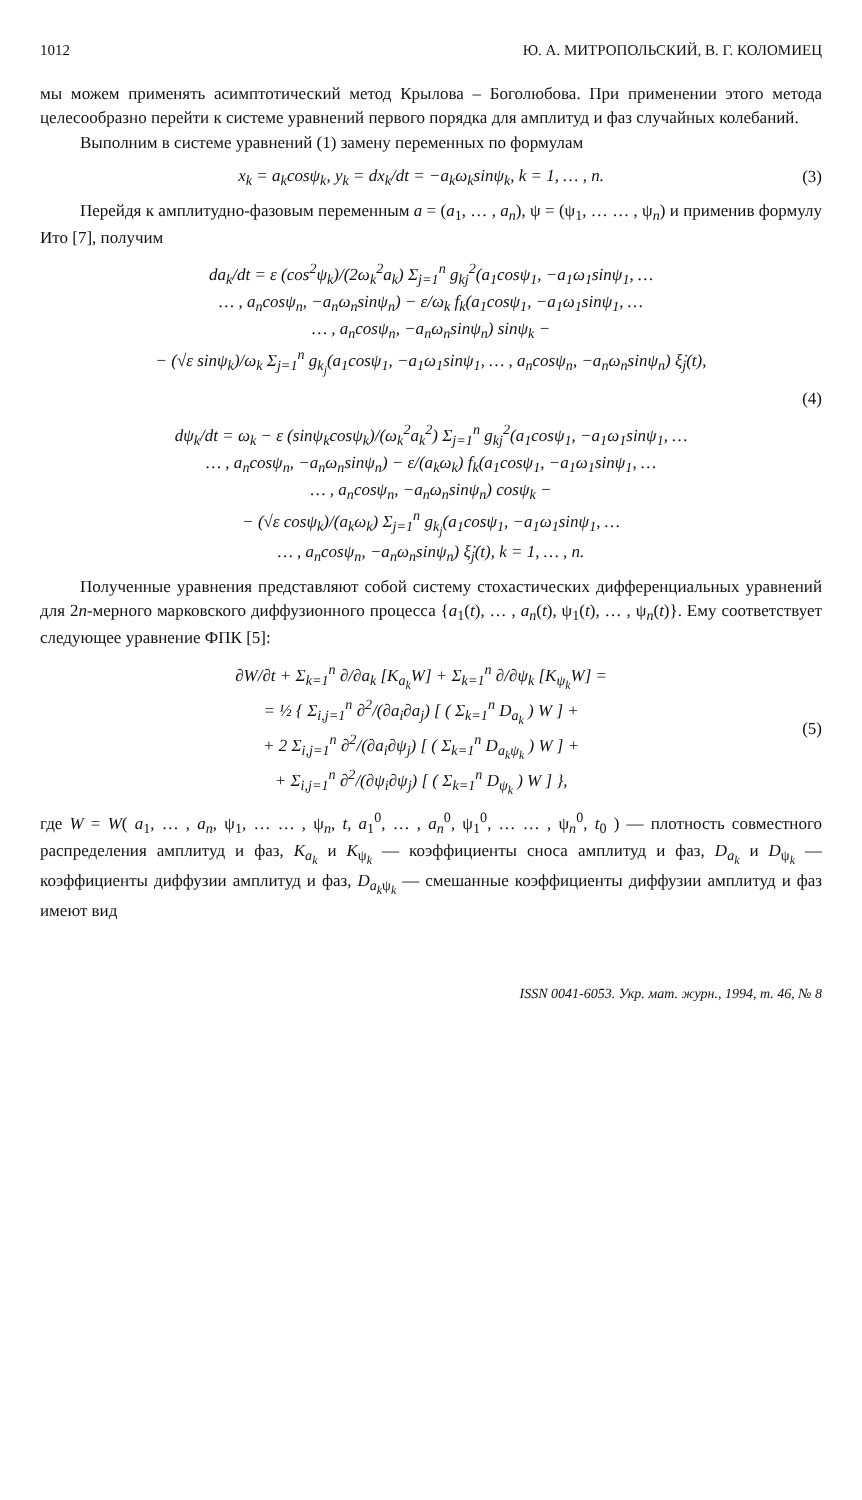1012 Ю. А. МИТРОПОЛЬСКИЙ, В. Г. КОЛОМИЕЦ
мы можем применять асимптотический метод Крылова – Боголюбова. При применении этого метода целесообразно перейти к системе уравнений первого порядка для амплитуд и фаз случайных колебаний.
Выполним в системе уравнений (1) замену переменных по формулам
x<sub>k</sub> = a<sub>k</sub>cosψ<sub>k</sub>, y<sub>k</sub> = dx<sub>k</sub>/dt = −a<sub>k</sub>ω<sub>k</sub>sinψ<sub>k</sub>, k = 1, … , n. (3)
Перейдя к амплитудно-фазовым переменным a = (a<sub>1</sub>, … , a<sub>n</sub>), ψ = (ψ<sub>1</sub>, … … , ψ<sub>n</sub>) и применив формулу Ито [7], получим
da<sub>k</sub>/dt = ε (cos<sup>2</sup>ψ<sub>k</sub>)/(2ω<sub>k</sub><sup>2</sup>a<sub>k</sub>) Σ<sub>j=1</sub><sup>n</sup> g<sub>kj</sub><sup>2</sup>(a<sub>1</sub>cosψ<sub>1</sub>, −a<sub>1</sub>ω<sub>1</sub>sinψ<sub>1</sub>, …
… , a<sub>n</sub>cosψ<sub>n</sub>, −a<sub>n</sub>ω<sub>n</sub>sinψ<sub>n</sub>) − ε/ω<sub>k</sub> f<sub>k</sub>(a<sub>1</sub>cosψ<sub>1</sub>, −a<sub>1</sub>ω<sub>1</sub>sinψ<sub>1</sub>, …
… , a<sub>n</sub>cosψ<sub>n</sub>, −a<sub>n</sub>ω<sub>n</sub>sinψ<sub>n</sub>) sinψ<sub>k</sub> −
− (√ε sinψ<sub>k</sub>)/ω<sub>k</sub> Σ<sub>j=1</sub><sup>n</sup> g<sub>k<sub>j</sub></sub>(a<sub>1</sub>cosψ<sub>1</sub>, −a<sub>1</sub>ω<sub>1</sub>sinψ<sub>1</sub>, … , a<sub>n</sub>cosψ<sub>n</sub>, −a<sub>n</sub>ω<sub>n</sub>sinψ<sub>n</sub>) ξ̇<sub>j</sub>(t),
(4)
dψ<sub>k</sub>/dt = ω<sub>k</sub> − ε (sinψ<sub>k</sub>cosψ<sub>k</sub>)/(ω<sub>k</sub><sup>2</sup>a<sub>k</sub><sup>2</sup>) Σ<sub>j=1</sub><sup>n</sup> g<sub>kj</sub><sup>2</sup>(a<sub>1</sub>cosψ<sub>1</sub>, −a<sub>1</sub>ω<sub>1</sub>sinψ<sub>1</sub>, …
… , a<sub>n</sub>cosψ<sub>n</sub>, −a<sub>n</sub>ω<sub>n</sub>sinψ<sub>n</sub>) − ε/(a<sub>k</sub>ω<sub>k</sub>) f<sub>k</sub>(a<sub>1</sub>cosψ<sub>1</sub>, −a<sub>1</sub>ω<sub>1</sub>sinψ<sub>1</sub>, …
… , a<sub>n</sub>cosψ<sub>n</sub>, −a<sub>n</sub>ω<sub>n</sub>sinψ<sub>n</sub>) cosψ<sub>k</sub> −
− (√ε cosψ<sub>k</sub>)/(a<sub>k</sub>ω<sub>k</sub>) Σ<sub>j=1</sub><sup>n</sup> g<sub>k<sub>j</sub></sub>(a<sub>1</sub>cosψ<sub>1</sub>, −a<sub>1</sub>ω<sub>1</sub>sinψ<sub>1</sub>, …
… , a<sub>n</sub>cosψ<sub>n</sub>, −a<sub>n</sub>ω<sub>n</sub>sinψ<sub>n</sub>) ξ̇<sub>j</sub>(t), k = 1, … , n.
Полученные уравнения представляют собой систему стохастических дифференциальных уравнений для 2n-мерного марковского диффузионного процесса {a<sub>1</sub>(t), … , a<sub>n</sub>(t), ψ<sub>1</sub>(t), … , ψ<sub>n</sub>(t)}. Ему соответствует следующее уравнение ФПК [5]:
∂W/∂t + Σ<sub>k=1</sub><sup>n</sup> ∂/∂a<sub>k</sub> [K<sub>a<sub>k</sub></sub>W] + Σ<sub>k=1</sub><sup>n</sup> ∂/∂ψ<sub>k</sub> [K<sub>ψ<sub>k</sub></sub>W] =
= ½ { Σ<sub>i,j=1</sub><sup>n</sup> ∂<sup>2</sup>/(∂a<sub>i</sub>∂a<sub>j</sub>) [ ( Σ<sub>k=1</sub><sup>n</sup> D<sub>a<sub>k</sub></sub> ) W ] +
+ 2 Σ<sub>i,j=1</sub><sup>n</sup> ∂<sup>2</sup>/(∂a<sub>i</sub>∂ψ<sub>j</sub>) [ ( Σ<sub>k=1</sub><sup>n</sup> D<sub>a<sub>k</sub>ψ<sub>k</sub></sub> ) W ] +
+ Σ<sub>i,j=1</sub><sup>n</sup> ∂<sup>2</sup>/(∂ψ<sub>i</sub>∂ψ<sub>j</sub>) [ ( Σ<sub>k=1</sub><sup>n</sup> D<sub>ψ<sub>k</sub></sub> ) W ] }, (5)
где W = W( a<sub>1</sub>, … , a<sub>n</sub>, ψ<sub>1</sub>, … … , ψ<sub>n</sub>, t, a<sub>1</sub><sup>0</sup>, … , a<sub>n</sub><sup>0</sup>, ψ<sub>1</sub><sup>0</sup>, … … , ψ<sub>n</sub><sup>0</sup>, t<sub>0</sub> ) — плотность совместного распределения амплитуд и фаз, K<sub>a<sub>k</sub></sub> и K<sub>ψ<sub>k</sub></sub> — коэффициенты сноса амплитуд и фаз, D<sub>a<sub>k</sub></sub> и D<sub>ψ<sub>k</sub></sub> — коэффициенты диффузии амплитуд и фаз, D<sub>a<sub>k</sub>ψ<sub>k</sub></sub> — смешанные коэффициенты диффузии амплитуд и фаз имеют вид
ISSN 0041-6053. Укр. мат. журн., 1994, т. 46, № 8